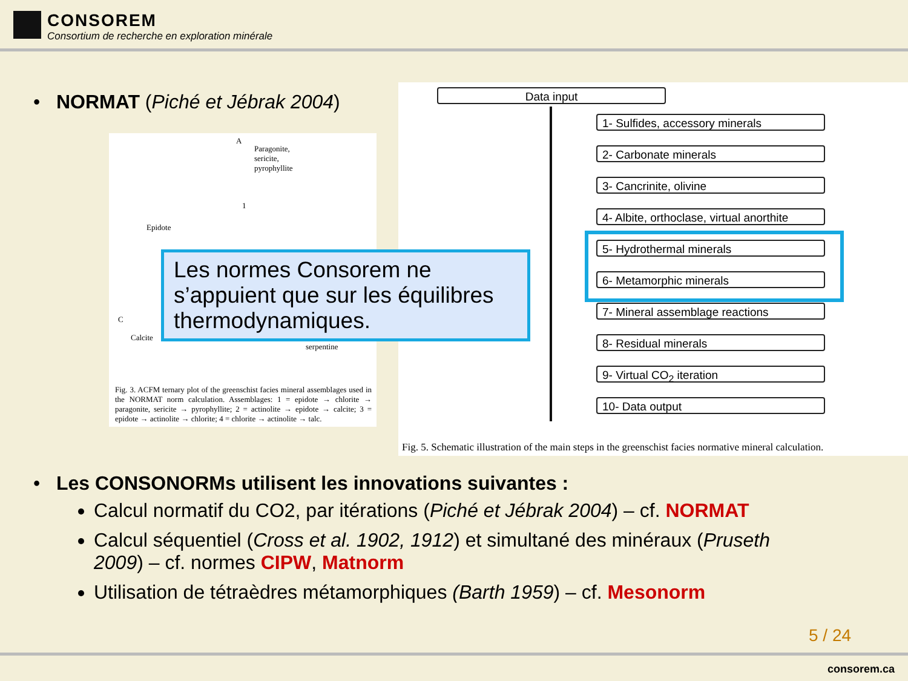CONSOREM
Consortium de recherche en exploration minérale
• NORMAT (Piché et Jébrak 2004)
A
Paragonite,
sericite,
pyrophyllite
1
Epidote
C
Calcite
serpentine
Fig. 3. ACFM ternary plot of the greenschist facies mineral assemblages used in the NORMAT norm calculation. Assemblages: 1 = epidote → chlorite → paragonite, sericite → pyrophyllite; 2 = actinolite → epidote → calcite; 3 = epidote → actinolite → chlorite; 4 = chlorite → actinolite → talc.
Data input
1- Sulfides, accessory minerals
2- Carbonate minerals
3- Cancrinite, olivine
4- Albite, orthoclase, virtual anorthite
5- Hydrothermal minerals
6- Metamorphic minerals
7- Mineral assemblage reactions
8- Residual minerals
9- Virtual CO<sub>2</sub> iteration
10- Data output
Fig. 5. Schematic illustration of the main steps in the greenschist facies normative mineral calculation.
Les normes Consorem ne s’appuient que sur les équilibres thermodynamiques.
• Les CONSONORMs utilisent les innovations suivantes :
Calcul normatif du CO2, par itérations (Piché et Jébrak 2004) – cf. NORMAT
Calcul séquentiel (Cross et al. 1902, 1912) et simultané des minéraux (Pruseth 2009) – cf. normes CIPW, Matnorm
Utilisation de tétraèdres métamorphiques (Barth 1959) – cf. Mesonorm
5 / 24
consorem.ca